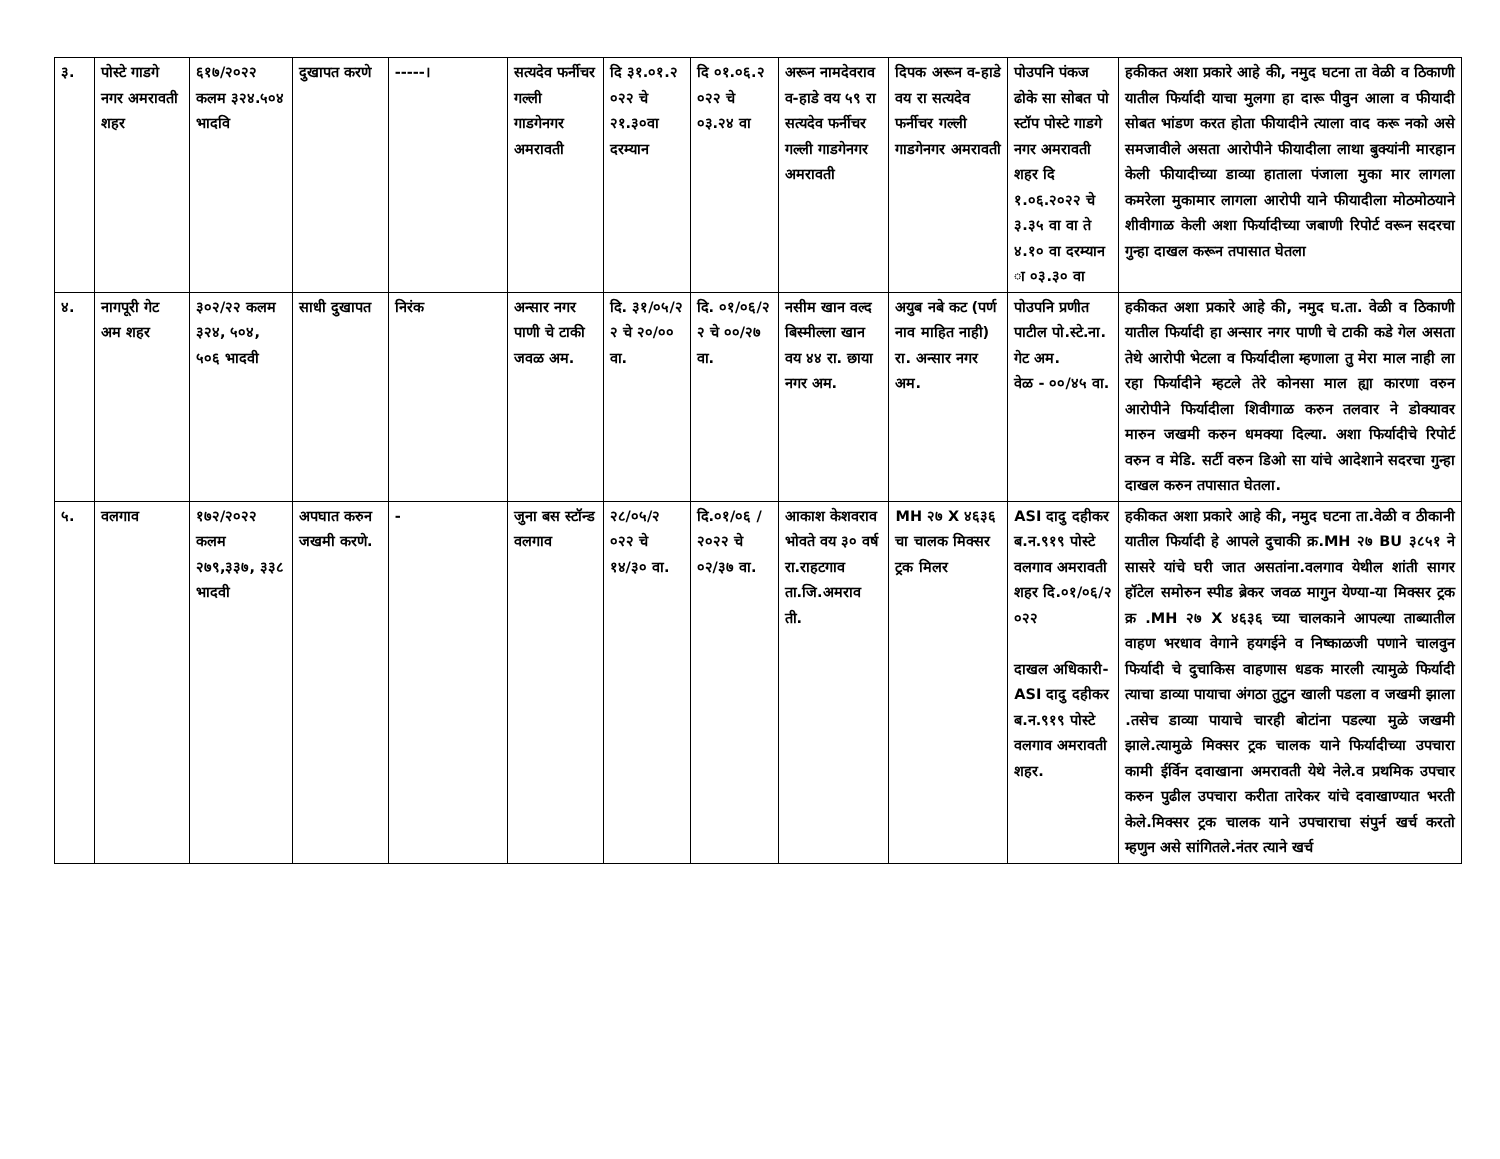| ३. | पोस्टे गाडगे नगर अमरावती शहर | ६१७/२०२२ कलम ३२४.५०४ भादवि | दुखापत करणे | -----। | सत्यदेव फर्नीचर गल्ली गाडगेनगर अमरावती | दि ३१.०१.२ ०२२ चे २१.३०वा दरम्यान | दि ०१.०६.२ ०२२ चे ०३.२४ वा | अरून नामदेवराव व-हाडे वय ५९ रा सत्यदेव फर्नीचर गल्ली गाडगेनगर अमरावती | दिपक अरून व-हाडे वय रा सत्यदेव फर्नीचर गल्ली गाडगेनगर अमरावती | पोउपनि पंकज ढोके सा सोबत पो स्टॉप पोस्टे गाडगे नगर अमरावती शहर दि १.०६.२०२२ चे ३.३५ वा वा ते ४.१० वा दरम्यान ा ०३.३० वा | हकीकत अशा प्रकारे आहे की, नमुद घटना ता वेळी व ठिकाणी यातील फिर्यादी याचा मुलगा हा दारू पीवुन आला व फीयादी सोबत भांडण करत होता फीयादीने त्याला वाद करू नको असे समजावीले असता आरोपीने फीयादीला लाथा बुक्यांनी मारहान केली फीयादीच्या डाव्या हाताला पंजाला मुका मार लागला कमरेला मुकामार लागला आरोपी याने फीयादीला मोठमोठयाने शीवीगाळ केली अशा फिर्यादीच्या जबाणी रिपोर्ट वरून सदरचा गुन्हा दाखल करून तपासात घेतला |
| ४. | नागपूरी गेट अम शहर | ३०२/२२ कलम ३२४, ५०४, ५०६ भादवी | साधी दुखापत | निरंक | अन्सार नगर पाणी चे टाकी जवळ अम. | दि. ३१/०५/२ २ चे २०/०० वा. | दि. ०१/०६/२ २ चे ००/२७ वा. | नसीम खान वल्द बिस्मील्ला खान वय ४४ रा. छाया नगर अम. | अयुब नबे कट (पर्ण नाव माहित नाही) रा. अन्सार नगर अम. | पोउपनि प्रणीत पाटील पो.स्टे.ना. गेट अम. वेळ - ००/४५ वा. | हकीकत अशा प्रकारे आहे की, नमुद घ.ता. वेळी व ठिकाणी यातील फिर्यादी हा अन्सार नगर पाणी चे टाकी कडे गेल असता तेथे आरोपी भेटला व फिर्यादीला म्हणाला तु मेरा माल नाही ला रहा फिर्यादीने म्हटले तेरे कोनसा माल ह्या कारणा वरुन आरोपीने फिर्यादीला शिवीगाळ करुन तलवार ने डोक्यावर मारुन जखमी करुन धमक्या दिल्या. अशा फिर्यादीचे रिपोर्ट वरुन व मेडि. सर्टी वरुन डिओ सा यांचे आदेशाने सदरचा गुन्हा दाखल करुन तपासात घेतला. |
| ५. | वलगाव | १७२/२०२२ कलम २७९,३३७, ३३८ भादवी | अपघात करुन जखमी करणे. | - | जुना बस स्टॉन्ड वलगाव | २८/०५/२ ०२२ चे १४/३० वा. | दि.०१/०६ /२०२२ चे ०२/३७ वा. | आकाश केशवराव भोवते वय ३० वर्ष रा.राहटगाव ता.जि.अमराव ती. | MH २७ X ४६३६ चा चालक मिक्सर ट्रक मिलर | ASI दादु दहीकर ब.न.९१९ पोस्टे वलगाव अमरावती शहर दि.०१/०६/२ ०२२ दाखल अधिकारी- ASI दादु दहीकर ब.न.९१९ पोस्टे वलगाव अमरावती शहर. | हकीकत अशा प्रकारे आहे की, नमुद घटना ता.वेळी व ठीकानी यातील फिर्यादी हे आपले दुचाकी क्र.MH २७ BU ३८५१ ने सासरे यांचे घरी जात असतांना.वलगाव येथील शांती सागर हॉटेल समोरुन स्पीड ब्रेकर जवळ मागुन येण्या-या मिक्सर ट्रक क्र .MH २७ X ४६३६ च्या चालकाने आपल्या ताब्यातील वाहण भरधाव वेगाने हयगईने व निष्काळजी पणाने चालवुन फिर्यादी चे दुचाकिस वाहणास धडक मारली त्यामुळे फिर्यादी त्याचा डाव्या पायाचा अंगठा तुटुन खाली पडला व जखमी झाला .तसेच डाव्या पायाचे चारही बोटांना पडल्या मुळे जखमी झाले.त्यामुळे मिक्सर ट्रक चालक याने फिर्यादीच्या उपचारा कामी ईर्विन दवाखाना अमरावती येथे नेले.व प्रथमिक उपचार करुन पुढील उपचारा करीता तारेकर यांचे दवाखाण्यात भरती केले.मिक्सर ट्रक चालक याने उपचाराचा संपुर्न खर्च करतो म्हणुन असे सांगितले.नंतर त्याने खर्च |